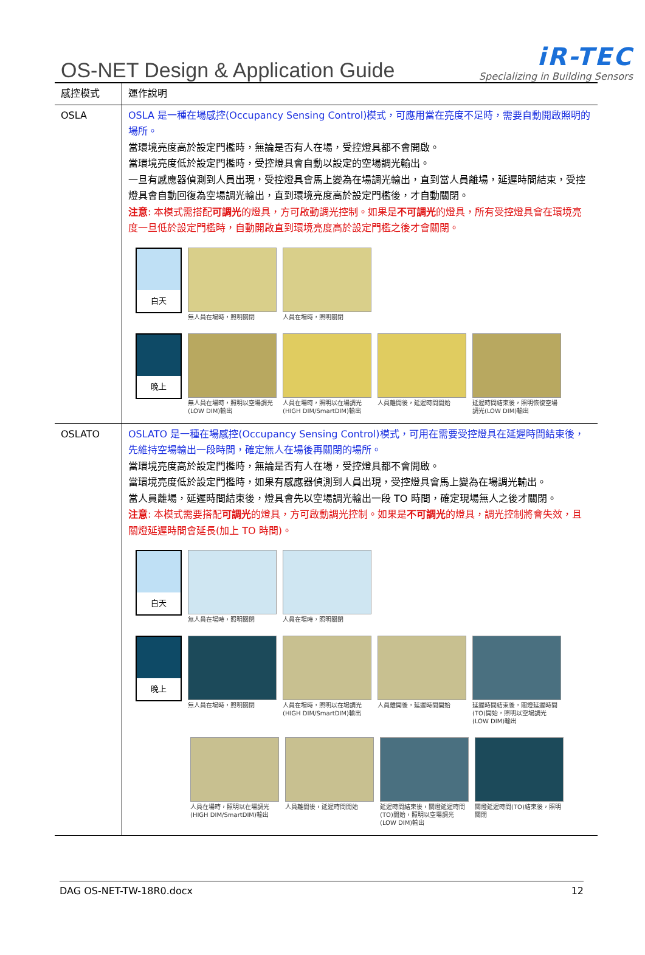OS-NET Design & Application Guide
iR-TEC
Specializing in Building Sensors
| 感控模式 | 運作說明 |
| OSLA | OSLA 是一種在場感控(Occupancy Sensing Control)模式，可應用當在亮度不足時，需要自動開啟照明的場所。 當環境亮度高於設定門檻時，無論是否有人在場，受控燈具都不會開啟。 當環境亮度低於設定門檻時，受控燈具會自動以設定的空場調光輸出。 一旦有感應器偵測到人員出現，受控燈具會馬上變為在場調光輸出，直到當人員離場，延遲時間結束，受控燈具會自動回復為空場調光輸出，直到環境亮度高於設定門檻後，才自動關閉。 注意 : 本模式需搭配 可調光 的燈具，方可啟動調光控制。如果是 不可調光 的燈具，所有受控燈具會在環境亮度一旦低於設定門檻時，自動開啟直到環境亮度高於設定門檻之後才會關閉。 白天 無人員在場時，照明關閉 人員在場時，照明關閉 晚上 無人員在場時，照明以空場調光(LOW DIM)輸出 人員在場時，照明以在場調光(HIGH DIM/SmartDIM)輸出 人員離開後，延遲時間開始 延遲時間結束後，照明恢復空場調光(LOW DIM)輸出 |
| OSLATO | OSLATO 是一種在場感控(Occupancy Sensing Control)模式，可用在需要受控燈具在延遲時間結束後，先維持空場輸出一段時間，確定無人在場後再關閉的場所。 當環境亮度高於設定門檻時，無論是否有人在場，受控燈具都不會開啟。 當環境亮度低於設定門檻時，如果有感應器偵測到人員出現，受控燈具會馬上變為在場調光輸出。 當人員離場，延遲時間結束後，燈具會先以空場調光輸出一段 TO 時間，確定現場無人之後才關閉。 注意 : 本模式需要搭配 可調光 的燈具，方可啟動調光控制。如果是 不可調光 的燈具，調光控制將會失效，且關燈延遲時間會延長(加上 TO 時間)。 白天 無人員在場時，照明關閉 人員在場時，照明關閉 晚上 無人員在場時，照明關閉 人員在場時，照明以在場調光(HIGH DIM/SmartDIM)輸出 人員離開後，延遲時間開始 延遲時間結束後，關燈延遲時間(TO)開始，照明以空場調光(LOW DIM)輸出 人員在場時，照明以在場調光(HIGH DIM/SmartDIM)輸出 人員離開後，延遲時間開始 延遲時間結束後，關燈延遲時間(TO)開始，照明以空場調光(LOW DIM)輸出 關燈延遲時間(TO)結束後，照明關閉 |
DAG OS-NET-TW-18R0.docx 12